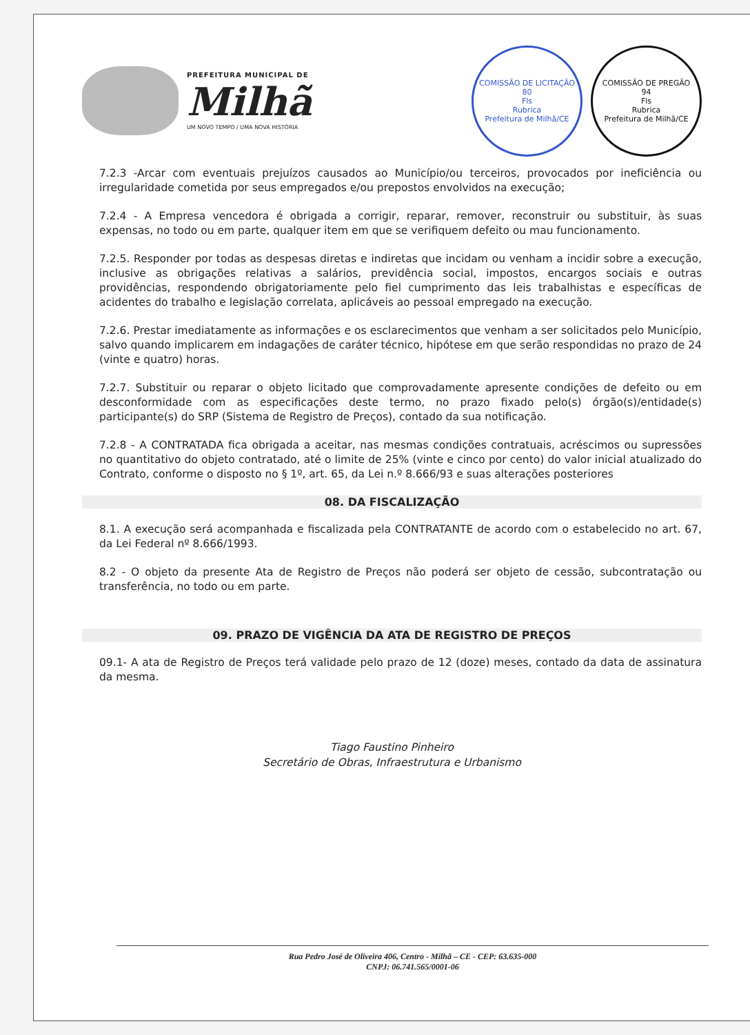PREFEITURA MUNICIPAL DE
Milhã
UM NOVO TEMPO / UMA NOVA HISTÓRIA
COMISSÃO DE LICITAÇÃO
80
Fls
Rubrica
Prefeitura de Milhã/CE
COMISSÃO DE PREGÃO
94
Fls
Rubrica
Prefeitura de Milhã/CE
7.2.3 -Arcar com eventuais prejuízos causados ao Município/ou terceiros, provocados por ineficiência ou irregularidade cometida por seus empregados e/ou prepostos envolvidos na execução;
7.2.4 - A Empresa vencedora é obrigada a corrigir, reparar, remover, reconstruir ou substituir, às suas expensas, no todo ou em parte, qualquer item em que se verifiquem defeito ou mau funcionamento.
7.2.5. Responder por todas as despesas diretas e indiretas que incidam ou venham a incidir sobre a execução, inclusive as obrigações relativas a salários, previdência social, impostos, encargos sociais e outras providências, respondendo obrigatoriamente pelo fiel cumprimento das leis trabalhistas e específicas de acidentes do trabalho e legislação correlata, aplicáveis ao pessoal empregado na execução.
7.2.6. Prestar imediatamente as informações e os esclarecimentos que venham a ser solicitados pelo Município, salvo quando implicarem em indagações de caráter técnico, hipótese em que serão respondidas no prazo de 24 (vinte e quatro) horas.
7.2.7. Substituir ou reparar o objeto licitado que comprovadamente apresente condições de defeito ou em desconformidade com as especificações deste termo, no prazo fixado pelo(s) órgão(s)/entidade(s) participante(s) do SRP (Sistema de Registro de Preços), contado da sua notificação.
7.2.8 - A CONTRATADA fica obrigada a aceitar, nas mesmas condições contratuais, acréscimos ou supressões no quantitativo do objeto contratado, até o limite de 25% (vinte e cinco por cento) do valor inicial atualizado do Contrato, conforme o disposto no § 1º, art. 65, da Lei n.º 8.666/93 e suas alterações posteriores
08. DA FISCALIZAÇÃO
8.1. A execução será acompanhada e fiscalizada pela CONTRATANTE de acordo com o estabelecido no art. 67, da Lei Federal nº 8.666/1993.
8.2 - O objeto da presente Ata de Registro de Preços não poderá ser objeto de cessão, subcontratação ou transferência, no todo ou em parte.
09. PRAZO DE VIGÊNCIA DA ATA DE REGISTRO DE PREÇOS
09.1- A ata de Registro de Preços terá validade pelo prazo de 12 (doze) meses, contado da data de assinatura da mesma.
Tiago Faustino Pinheiro
Secretário de Obras, Infraestrutura e Urbanismo
Rua Pedro José de Oliveira 406, Centro - Milhã – CE - CEP: 63.635-000
CNPJ: 06.741.565/0001-06